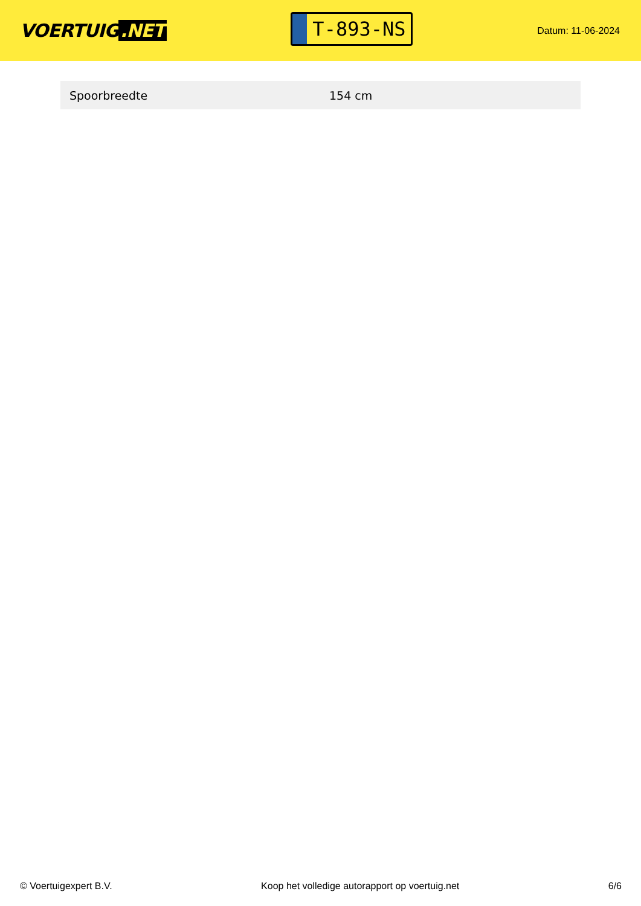VOERTUIG.NET
T-893-NS
Datum: 11-06-2024
| Spoorbreedte | 154 cm |
© Voertuigexpert B.V. Koop het volledige autorapport op voertuig.net 6/6